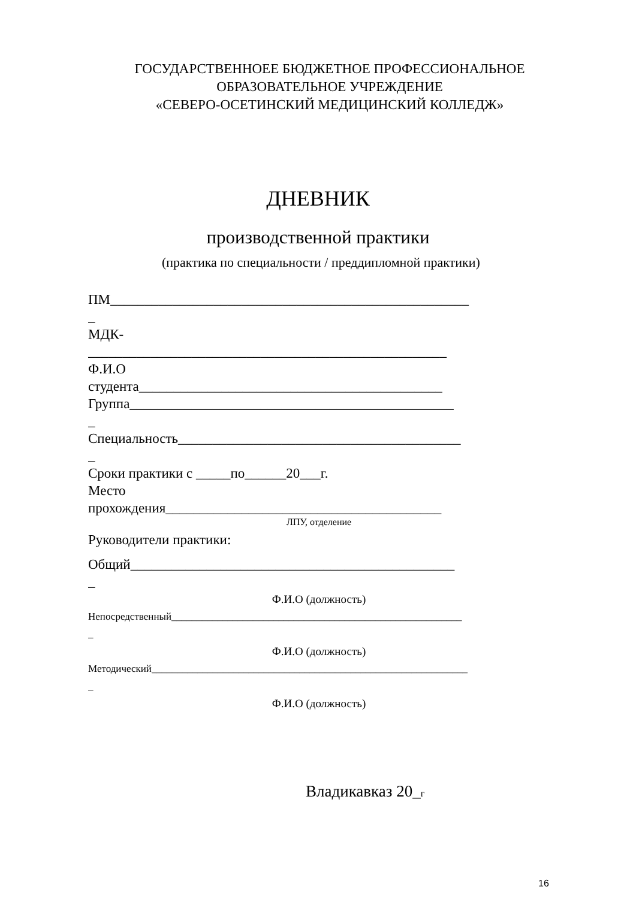ГОСУДАРСТВЕННОЕЕ БЮДЖЕТНОЕ ПРОФЕССИОНАЛЬНОЕ
ОБРАЗОВАТЕЛЬНОЕ УЧРЕЖДЕНИЕ
«СЕВЕРО-ОСЕТИНСКИЙ МЕДИЦИНСКИЙ КОЛЛЕДЖ»
ДНЕВНИК
производственной практики
(практика по специальности / преддипломной практики)
ПМ____________________________________________________
_
МДК-
____________________________________________________
Ф.И.О
студента____________________________________________
Группа_______________________________________________
_
Специальность_________________________________________
_
Сроки практики с _____по______20___г.
Место
прохождения________________________________________
ЛПУ, отделение
Руководители практики:
Общий_______________________________________________
_
Ф.И.О (должность)
Непосредственный_________________________________________________________
_
Ф.И.О (должность)
Методический______________________________________________________________
_
Ф.И.О (должность)
Владикавказ 20_г
16